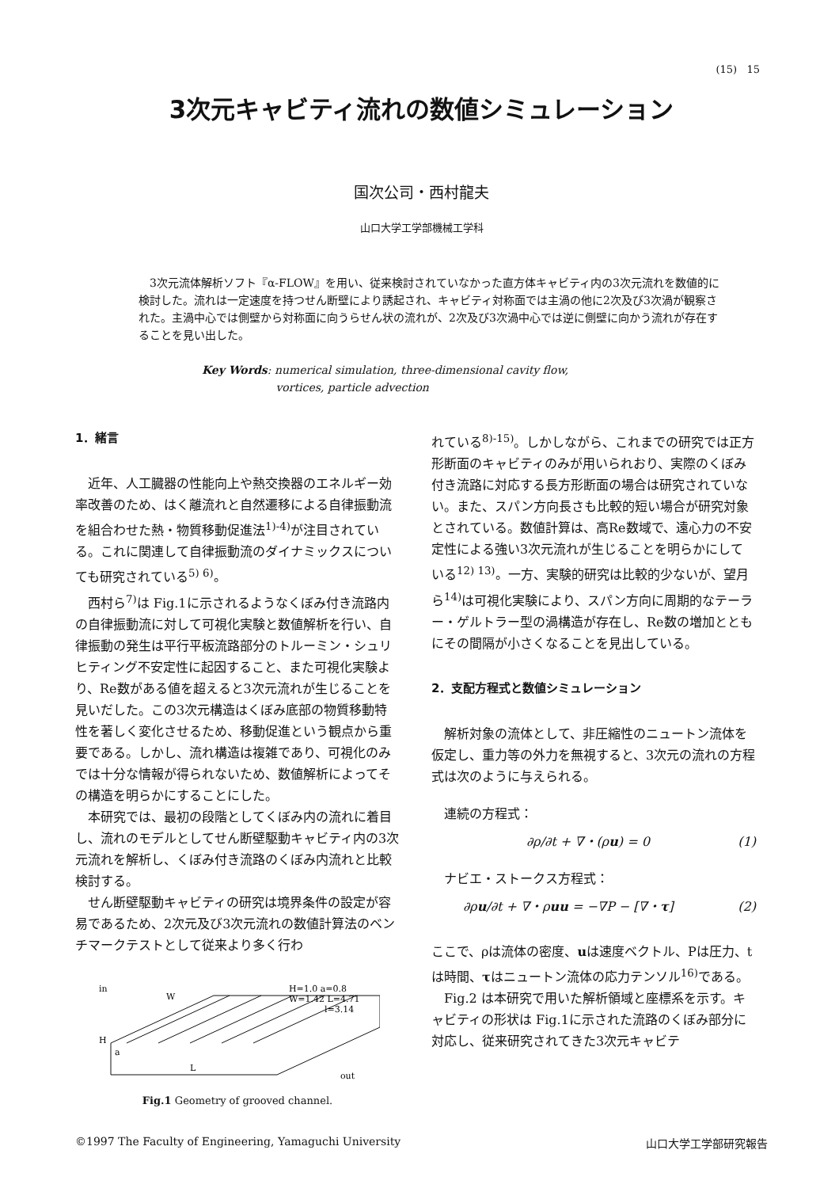(15) 15
3次元キャビティ流れの数値シミュレーション
国次公司・西村龍夫
山口大学工学部機械工学科
3次元流体解析ソフト『α-FLOW』を用い、従来検討されていなかった直方体キャビティ内の3次元流れを数値的に検討した。流れは一定速度を持つせん断壁により誘起され、キャビティ対称面では主渦の他に2次及び3次渦が観察された。主渦中心では側壁から対称面に向うらせん状の流れが、2次及び3次渦中心では逆に側壁に向かう流れが存在することを見い出した。
Key Words: numerical simulation, three-dimensional cavity flow,
vortices, particle advection
1．緒言
近年、人工臓器の性能向上や熱交換器のエネルギー効率改善のため、はく離流れと自然遷移による自律振動流を組合わせた熱・物質移動促進法<sup>1)-4)</sup>が注目されている。これに関連して自律振動流のダイナミックスについても研究されている<sup>5) 6)</sup>。
西村ら<sup>7)</sup>は Fig.1に示されるようなくぼみ付き流路内の自律振動流に対して可視化実験と数値解析を行い、自律振動の発生は平行平板流路部分のトルーミン・シュリヒティング不安定性に起因すること、また可視化実験より、Re数がある値を超えると3次元流れが生じることを見いだした。この3次元構造はくぼみ底部の物質移動特性を著しく変化させるため、移動促進という観点から重要である。しかし、流れ構造は複雑であり、可視化のみでは十分な情報が得られないため、数値解析によってその構造を明らかにすることにした。
本研究では、最初の段階としてくぼみ内の流れに着目し、流れのモデルとしてせん断壁駆動キャビティ内の3次元流れを解析し、くぼみ付き流路のくぼみ内流れと比較検討する。
せん断壁駆動キャビティの研究は境界条件の設定が容易であるため、2次元及び3次元流れの数値計算法のベンチマークテストとして従来より多く行わ
in
W
H=1.0 a=0.8
W=1.42 L=4.71
l=3.14
H
a
L
out
Fig.1 Geometry of grooved channel.
れている<sup>8)-15)</sup>。しかしながら、これまでの研究では正方形断面のキャビティのみが用いられおり、実際のくぼみ付き流路に対応する長方形断面の場合は研究されていない。また、スパン方向長さも比較的短い場合が研究対象とされている。数値計算は、高Re数域で、遠心力の不安定性による強い3次元流れが生じることを明らかにしている<sup>12) 13)</sup>。一方、実験的研究は比較的少ないが、望月ら<sup>14)</sup>は可視化実験により、スパン方向に周期的なテーラー・ゲルトラー型の渦構造が存在し、Re数の増加とともにその間隔が小さくなることを見出している。
2．支配方程式と数値シミュレーション
解析対象の流体として、非圧縮性のニュートン流体を仮定し、重力等の外力を無視すると、3次元の流れの方程式は次のように与えられる。
連続の方程式：
∂ρ/∂t + ∇・(ρu) = 0 (1)
ナビエ・ストークス方程式：
∂ρu/∂t + ∇・ρuu = −∇P − [∇・τ] (2)
ここで、ρは流体の密度、uは速度ベクトル、Pは圧力、tは時間、τはニュートン流体の応力テンソル<sup>16)</sup>である。
Fig.2 は本研究で用いた解析領域と座標系を示す。キャビティの形状は Fig.1に示された流路のくぼみ部分に対応し、従来研究されてきた3次元キャビテ
©1997 The Faculty of Engineering, Yamaguchi University 山口大学工学部研究報告